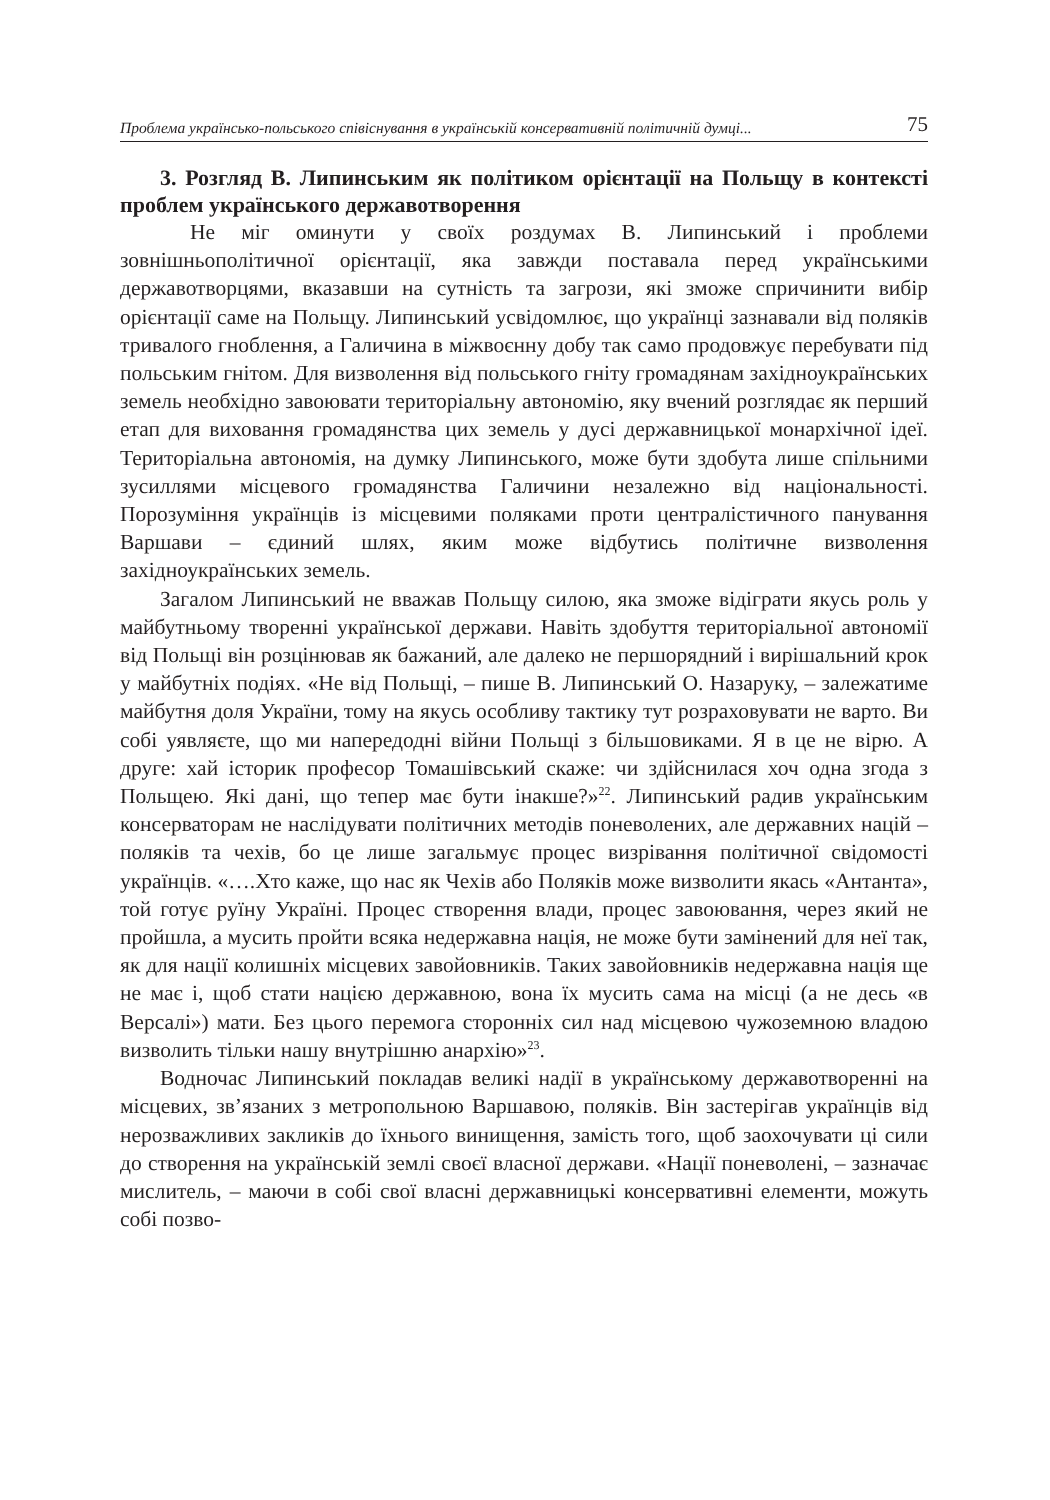Проблема українсько-польського співіснування в українській консервативній політичній думці... 75
3. Розгляд В. Липинським як політиком орієнтації на Польщу в контексті проблем українського державотворення
Не міг оминути у своїх роздумах В. Липинський і проблеми зовнішньополітичної орієнтації, яка завжди поставала перед українськими державотворцями, вказавши на сутність та загрози, які зможе спричинити вибір орієнтації саме на Польщу. Липинський усвідомлює, що українці зазнавали від поляків тривалого гноблення, а Галичина в міжвоєнну добу так само продовжує перебувати під польським гнітом. Для визволення від польського гніту громадянам західноукраїнських земель необхідно завоювати територіальну автономію, яку вчений розглядає як перший етап для виховання громадянства цих земель у дусі державницької монархічної ідеї. Територіальна автономія, на думку Липинського, може бути здобута лише спільними зусиллями місцевого громадянства Галичини незалежно від національності. Порозуміння українців із місцевими поляками проти централістичного панування Варшави – єдиний шлях, яким може відбутись політичне визволення західноукраїнських земель.
Загалом Липинський не вважав Польщу силою, яка зможе відіграти якусь роль у майбутньому творенні української держави. Навіть здобуття територіальної автономії від Польщі він розцінював як бажаний, але далеко не першорядний і вирішальний крок у майбутніх подіях. «Не від Польщі, – пише В. Липинський О. Назаруку, – залежатиме майбутня доля України, тому на якусь особливу тактику тут розраховувати не варто. Ви собі уявляєте, що ми напередодні війни Польщі з більшовиками. Я в це не вірю. А друге: хай історик професор Томашівський скаже: чи здійснилася хоч одна згода з Польщею. Які дані, що тепер має бути інакше?»<sup>22</sup>. Липинський радив українським консерваторам не наслідувати політичних методів поневолених, але державних націй – поляків та чехів, бо це лише загальмує процес визрівання політичної свідомості українців. «….Хто каже, що нас як Чехів або Поляків може визволити якась «Антанта», той готує руїну Україні. Процес створення влади, процес завоювання, через який не пройшла, а мусить пройти всяка недержавна нація, не може бути замінений для неї так, як для нації колишніх місцевих завойовників. Таких завойовників недержавна нація ще не має і, щоб стати нацією державною, вона їх мусить сама на місці (а не десь «в Версалі») мати. Без цього перемога сторонніх сил над місцевою чужоземною владою визволить тільки нашу внутрішню анархію»<sup>23</sup>.
Водночас Липинський покладав великі надії в українському державотворенні на місцевих, зв’язаних з метропольною Варшавою, поляків. Він застерігав українців від нерозважливих закликів до їхнього винищення, замість того, щоб заохочувати ці сили до створення на українській землі своєї власної держави. «Нації поневолені, – зазначає мислитель, – маючи в собі свої власні державницькі консервативні елементи, можуть собі позво-